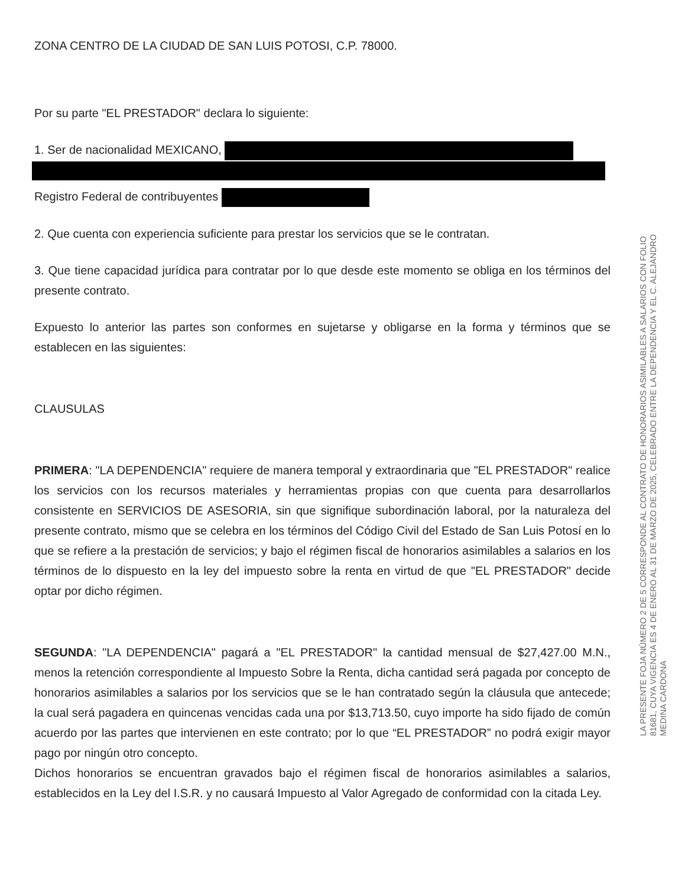ZONA CENTRO DE LA CIUDAD DE SAN LUIS POTOSI, C.P. 78000.
Por su parte "EL PRESTADOR" declara lo siguiente:
1. Ser de nacionalidad MEXICANO,
Registro Federal de contribuyentes
2. Que cuenta con experiencia suficiente para prestar los servicios que se le contratan.
3. Que tiene capacidad jurídica para contratar por lo que desde este momento se obliga en los términos del presente contrato.
Expuesto lo anterior las partes son conformes en sujetarse y obligarse en la forma y términos que se establecen en las siguientes:
CLAUSULAS
PRIMERA: "LA DEPENDENCIA" requiere de manera temporal y extraordinaria que "EL PRESTADOR" realice los servicios con los recursos materiales y herramientas propias con que cuenta para desarrollarlos consistente en SERVICIOS DE ASESORIA, sin que signifique subordinación laboral, por la naturaleza del presente contrato, mismo que se celebra en los términos del Código Civil del Estado de San Luis Potosí en lo que se refiere a la prestación de servicios; y bajo el régimen fiscal de honorarios asimilables a salarios en los términos de lo dispuesto en la ley del impuesto sobre la renta en virtud de que "EL PRESTADOR" decide optar por dicho régimen.
SEGUNDA: "LA DEPENDENCIA" pagará a "EL PRESTADOR" la cantidad mensual de $27,427.00 M.N., menos la retención correspondiente al Impuesto Sobre la Renta, dicha cantidad será pagada por concepto de honorarios asimilables a salarios por los servicios que se le han contratado según la cláusula que antecede; la cual será pagadera en quincenas vencidas cada una por $13,713.50, cuyo importe ha sido fijado de común acuerdo por las partes que intervienen en este contrato; por lo que “EL PRESTADOR” no podrá exigir mayor pago por ningún otro concepto.
Dichos honorarios se encuentran gravados bajo el régimen fiscal de honorarios asimilables a salarios, establecidos en la Ley del I.S.R. y no causará Impuesto al Valor Agregado de conformidad con la citada Ley.
LA PRESENTE FOJA NÚMERO 2 DE 5 CORRESPONDE AL CONTRATO DE HONORARIOS ASIMILABLES A SALARIOS CON FOLIO
81681, CUYA VIGENCIA ES 4 DE ENERO AL 31 DE MARZO DE 2025, CELEBRADO ENTRE LA DEPENDENCIA Y EL C. ALEJANDRO
MEDINA CARDONA